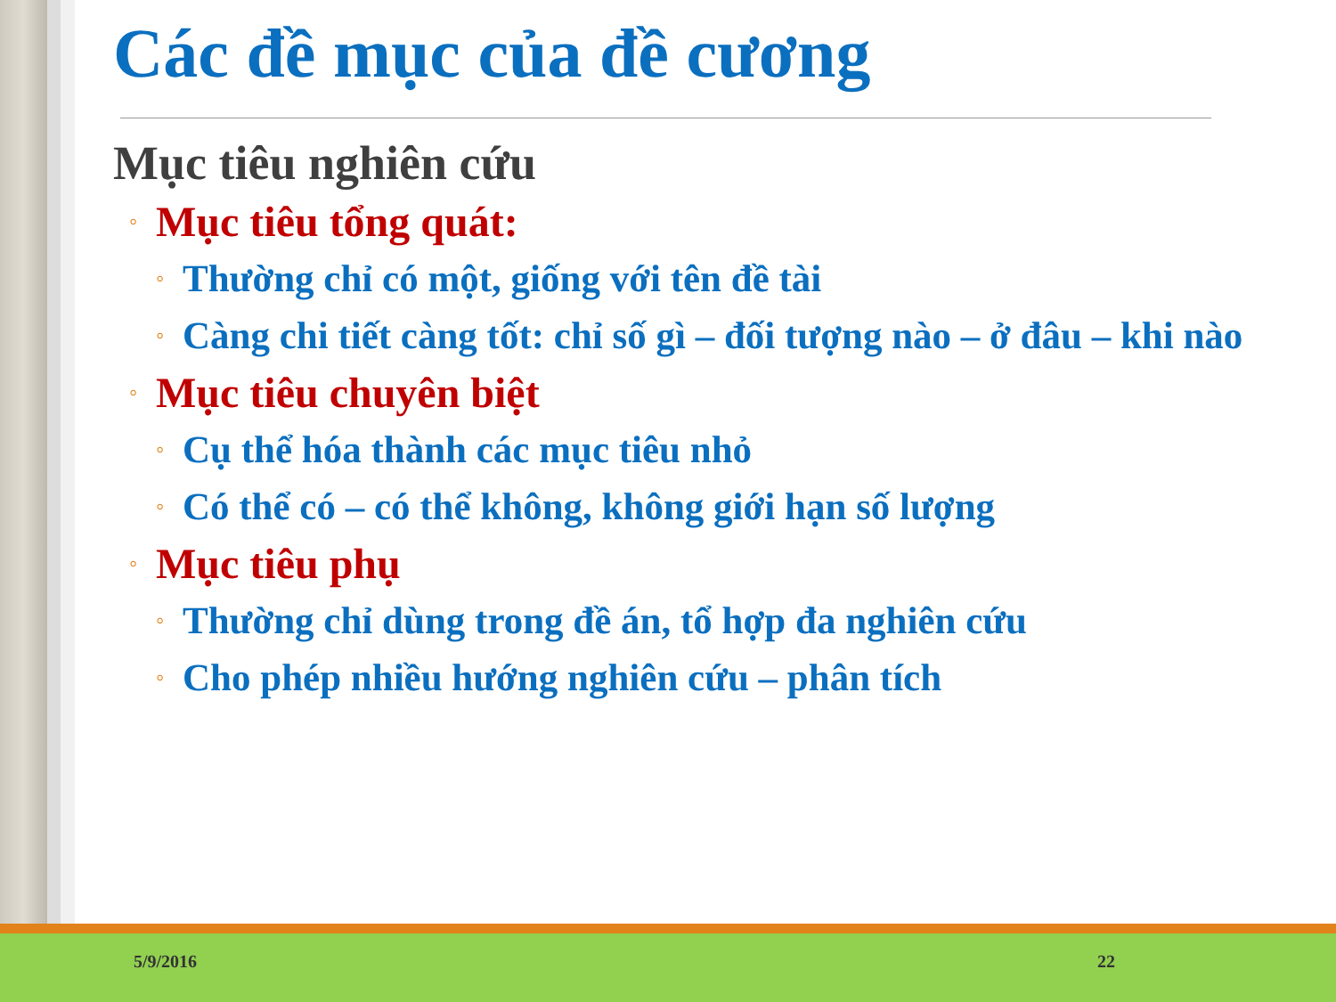Các đề mục của đề cương
Mục tiêu nghiên cứu
◦ Mục tiêu tổng quát:
◦ Thường chỉ có một, giống với tên đề tài
◦ Càng chi tiết càng tốt: chỉ số gì – đối tượng nào – ở đâu – khi nào
◦ Mục tiêu chuyên biệt
◦ Cụ thể hóa thành các mục tiêu nhỏ
◦ Có thể có – có thể không, không giới hạn số lượng
◦ Mục tiêu phụ
◦ Thường chỉ dùng trong đề án, tổ hợp đa nghiên cứu
◦ Cho phép nhiều hướng nghiên cứu – phân tích
5/9/2016 22